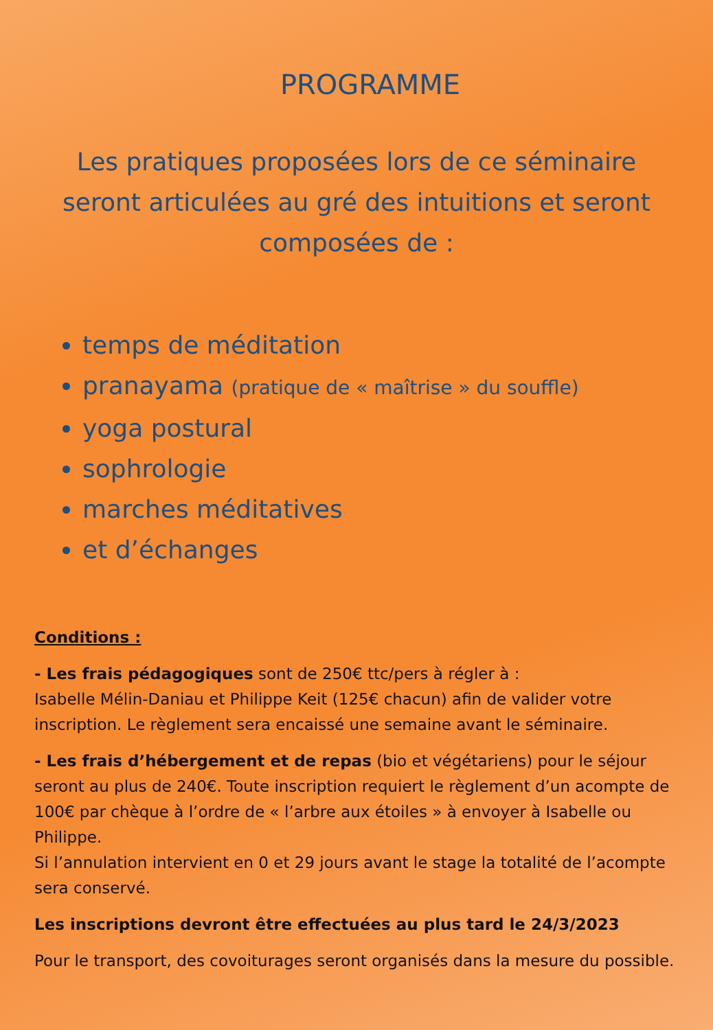PROGRAMME
Les pratiques proposées lors de ce séminaire seront articulées au gré des intuitions et seront composées de :
temps de méditation
pranayama (pratique de « maîtrise » du souffle)
yoga postural
sophrologie
marches méditatives
et d’échanges
Conditions :
- Les frais pédagogiques sont de 250€ ttc/pers à régler à :
Isabelle Mélin-Daniau et Philippe Keit (125€ chacun) afin de valider votre inscription. Le règlement sera encaissé une semaine avant le séminaire.
- Les frais d’hébergement et de repas (bio et végétariens) pour le séjour seront au plus de 240€. Toute inscription requiert le règlement d’un acompte de 100€ par chèque à l’ordre de « l’arbre aux étoiles » à envoyer à Isabelle ou Philippe.
Si l’annulation intervient en 0 et 29 jours avant le stage la totalité de l’acompte sera conservé.
Les inscriptions devront être effectuées au plus tard le 24/3/2023
Pour le transport, des covoiturages seront organisés dans la mesure du possible.